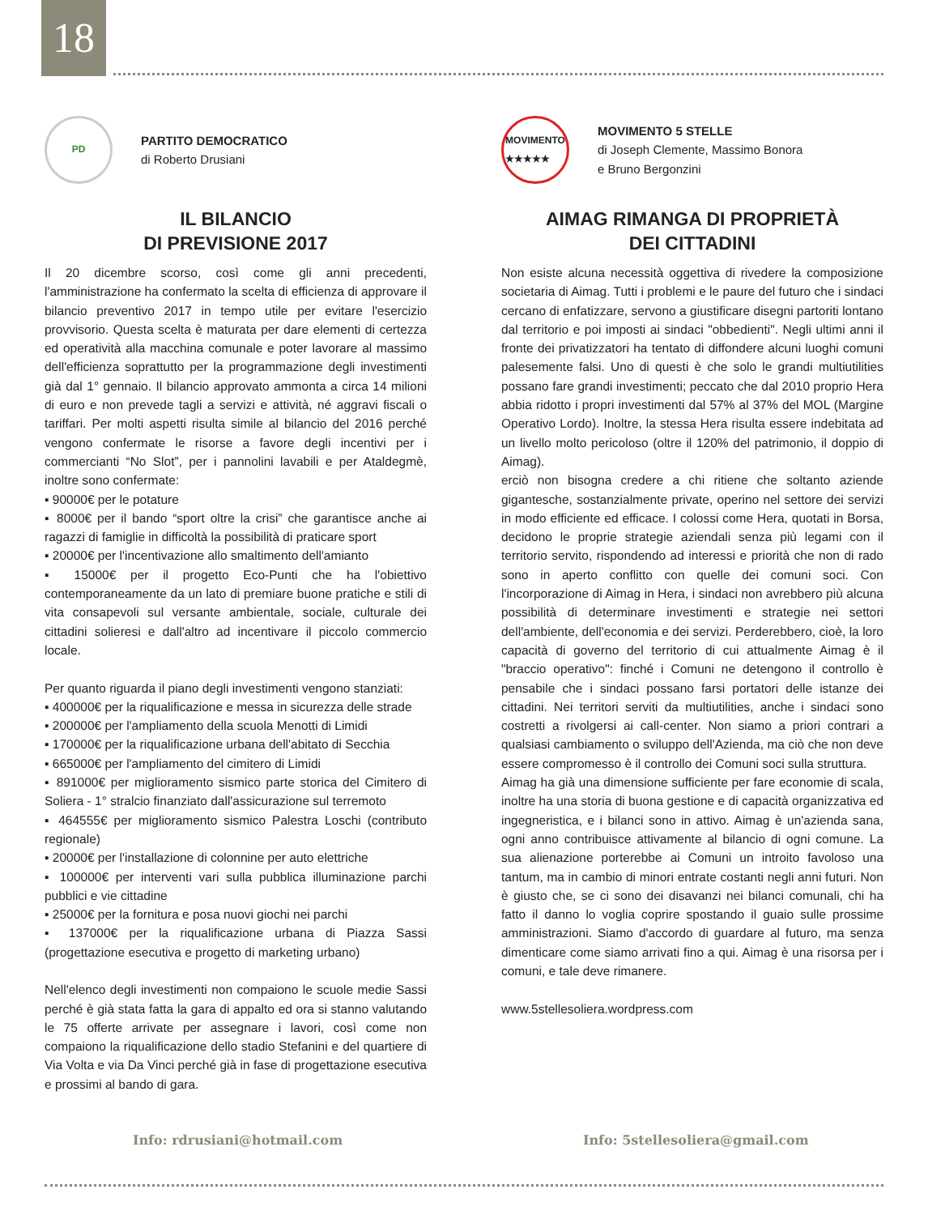18
PD
PARTITO DEMOCRATICO
di Roberto Drusiani
IL BILANCIO
DI PREVISIONE 2017
Il 20 dicembre scorso, così come gli anni precedenti, l'amministrazione ha confermato la scelta di efficienza di approvare il bilancio preventivo 2017 in tempo utile per evitare l'esercizio provvisorio. Questa scelta è maturata per dare elementi di certezza ed operatività alla macchina comunale e poter lavorare al massimo dell'efficienza soprattutto per la programmazione degli investimenti già dal 1° gennaio. Il bilancio approvato ammonta a circa 14 milioni di euro e non prevede tagli a servizi e attività, né aggravi fiscali o tariffari. Per molti aspetti risulta simile al bilancio del 2016 perché vengono confermate le risorse a favore degli incentivi per i commercianti “No Slot”, per i pannolini lavabili e per Ataldegmè, inoltre sono confermate:
▪ 90000€ per le potature
▪ 8000€ per il bando “sport oltre la crisi” che garantisce anche ai ragazzi di famiglie in difficoltà la possibilità di praticare sport
▪ 20000€ per l'incentivazione allo smaltimento dell'amianto
▪ 15000€ per il progetto Eco-Punti che ha l'obiettivo contemporaneamente da un lato di premiare buone pratiche e stili di vita consapevoli sul versante ambientale, sociale, culturale dei cittadini solieresi e dall'altro ad incentivare il piccolo commercio locale.
Per quanto riguarda il piano degli investimenti vengono stanziati:
▪ 400000€ per la riqualificazione e messa in sicurezza delle strade
▪ 200000€ per l'ampliamento della scuola Menotti di Limidi
▪ 170000€ per la riqualificazione urbana dell'abitato di Secchia
▪ 665000€ per l'ampliamento del cimitero di Limidi
▪ 891000€ per miglioramento sismico parte storica del Cimitero di Soliera - 1° stralcio finanziato dall'assicurazione sul terremoto
▪ 464555€ per miglioramento sismico Palestra Loschi (contributo regionale)
▪ 20000€ per l'installazione di colonnine per auto elettriche
▪ 100000€ per interventi vari sulla pubblica illuminazione parchi pubblici e vie cittadine
▪ 25000€ per la fornitura e posa nuovi giochi nei parchi
▪ 137000€ per la riqualificazione urbana di Piazza Sassi (progettazione esecutiva e progetto di marketing urbano)
Nell'elenco degli investimenti non compaiono le scuole medie Sassi perché è già stata fatta la gara di appalto ed ora si stanno valutando le 75 offerte arrivate per assegnare i lavori, così come non compaiono la riqualificazione dello stadio Stefanini e del quartiere di Via Volta e via Da Vinci perché già in fase di progettazione esecutiva e prossimi al bando di gara.
MOVIMENTO
★★★★★
MOVIMENTO 5 STELLE
di Joseph Clemente, Massimo Bonora
e Bruno Bergonzini
AIMAG RIMANGA DI PROPRIETÀ
DEI CITTADINI
Non esiste alcuna necessità oggettiva di rivedere la composizione societaria di Aimag. Tutti i problemi e le paure del futuro che i sindaci cercano di enfatizzare, servono a giustificare disegni partoriti lontano dal territorio e poi imposti ai sindaci "obbedienti". Negli ultimi anni il fronte dei privatizzatori ha tentato di diffondere alcuni luoghi comuni palesemente falsi. Uno di questi è che solo le grandi multiutilities possano fare grandi investimenti; peccato che dal 2010 proprio Hera abbia ridotto i propri investimenti dal 57% al 37% del MOL (Margine Operativo Lordo). Inoltre, la stessa Hera risulta essere indebitata ad un livello molto pericoloso (oltre il 120% del patrimonio, il doppio di Aimag).
erciò non bisogna credere a chi ritiene che soltanto aziende gigantesche, sostanzialmente private, operino nel settore dei servizi in modo efficiente ed efficace. I colossi come Hera, quotati in Borsa, decidono le proprie strategie aziendali senza più legami con il territorio servito, rispondendo ad interessi e priorità che non di rado sono in aperto conflitto con quelle dei comuni soci. Con l'incorporazione di Aimag in Hera, i sindaci non avrebbero più alcuna possibilità di determinare investimenti e strategie nei settori dell'ambiente, dell'economia e dei servizi. Perderebbero, cioè, la loro capacità di governo del territorio di cui attualmente Aimag è il "braccio operativo": finché i Comuni ne detengono il controllo è pensabile che i sindaci possano farsi portatori delle istanze dei cittadini. Nei territori serviti da multiutilities, anche i sindaci sono costretti a rivolgersi ai call-center. Non siamo a priori contrari a qualsiasi cambiamento o sviluppo dell'Azienda, ma ciò che non deve essere compromesso è il controllo dei Comuni soci sulla struttura.
Aimag ha già una dimensione sufficiente per fare economie di scala, inoltre ha una storia di buona gestione e di capacità organizzativa ed ingegneristica, e i bilanci sono in attivo. Aimag è un'azienda sana, ogni anno contribuisce attivamente al bilancio di ogni comune. La sua alienazione porterebbe ai Comuni un introito favoloso una tantum, ma in cambio di minori entrate costanti negli anni futuri. Non è giusto che, se ci sono dei disavanzi nei bilanci comunali, chi ha fatto il danno lo voglia coprire spostando il guaio sulle prossime amministrazioni. Siamo d'accordo di guardare al futuro, ma senza dimenticare come siamo arrivati fino a qui. Aimag è una risorsa per i comuni, e tale deve rimanere.
www.5stellesoliera.wordpress.com
Info: rdrusiani@hotmail.com Info: 5stellesoliera@gmail.com